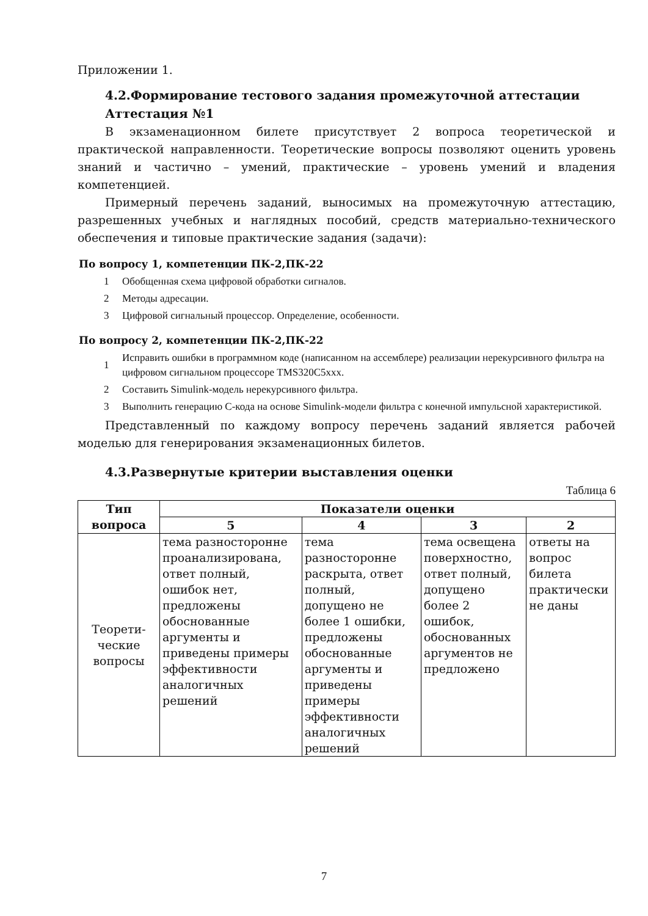Приложении 1.
4.2.Формирование тестового задания промежуточной аттестации
Аттестация №1
В экзаменационном билете присутствует 2 вопроса теоретической и практической направленности. Теоретические вопросы позволяют оценить уровень знаний и частично – умений, практические – уровень умений и владения компетенцией.
Примерный перечень заданий, выносимых на промежуточную аттестацию, разрешенных учебных и наглядных пособий, средств материально-технического обеспечения и типовые практические задания (задачи):
По вопросу 1, компетенции ПК-2,ПК-22
1 Обобщенная схема цифровой обработки сигналов.
2 Методы адресации.
3 Цифровой сигнальный процессор. Определение, особенности.
По вопросу 2, компетенции ПК-2,ПК-22
1 Исправить ошибки в программном коде (написанном на ассемблере) реализации нерекурсивного фильтра на цифровом сигнальном процессоре TMS320C5xxx.
2 Составить Simulink-модель нерекурсивного фильтра.
3 Выполнить генерацию С-кода на основе Simulink-модели фильтра с конечной импульсной характеристикой.
Представленный по каждому вопросу перечень заданий является рабочей моделью для генерирования экзаменационных билетов.
4.3.Развернутые критерии выставления оценки
Таблица 6
| Тип вопроса | Показатели оценки | | | |
| --- | --- | --- | --- | --- |
| | 5 | 4 | 3 | 2 |
| Теорети- ческие вопросы | тема разносторонне проанализирована, ответ полный, ошибок нет, предложены обоснованные аргументы и приведены примеры эффективности аналогичных решений | тема разносторонне раскрыта, ответ полный, допущено не более 1 ошибки, предложены обоснованные аргументы и приведены примеры эффективности аналогичных решений | тема освещена поверхностно, ответ полный, допущено более 2 ошибок, обоснованных аргументов не предложено | ответы на вопрос билета практически не даны |
7